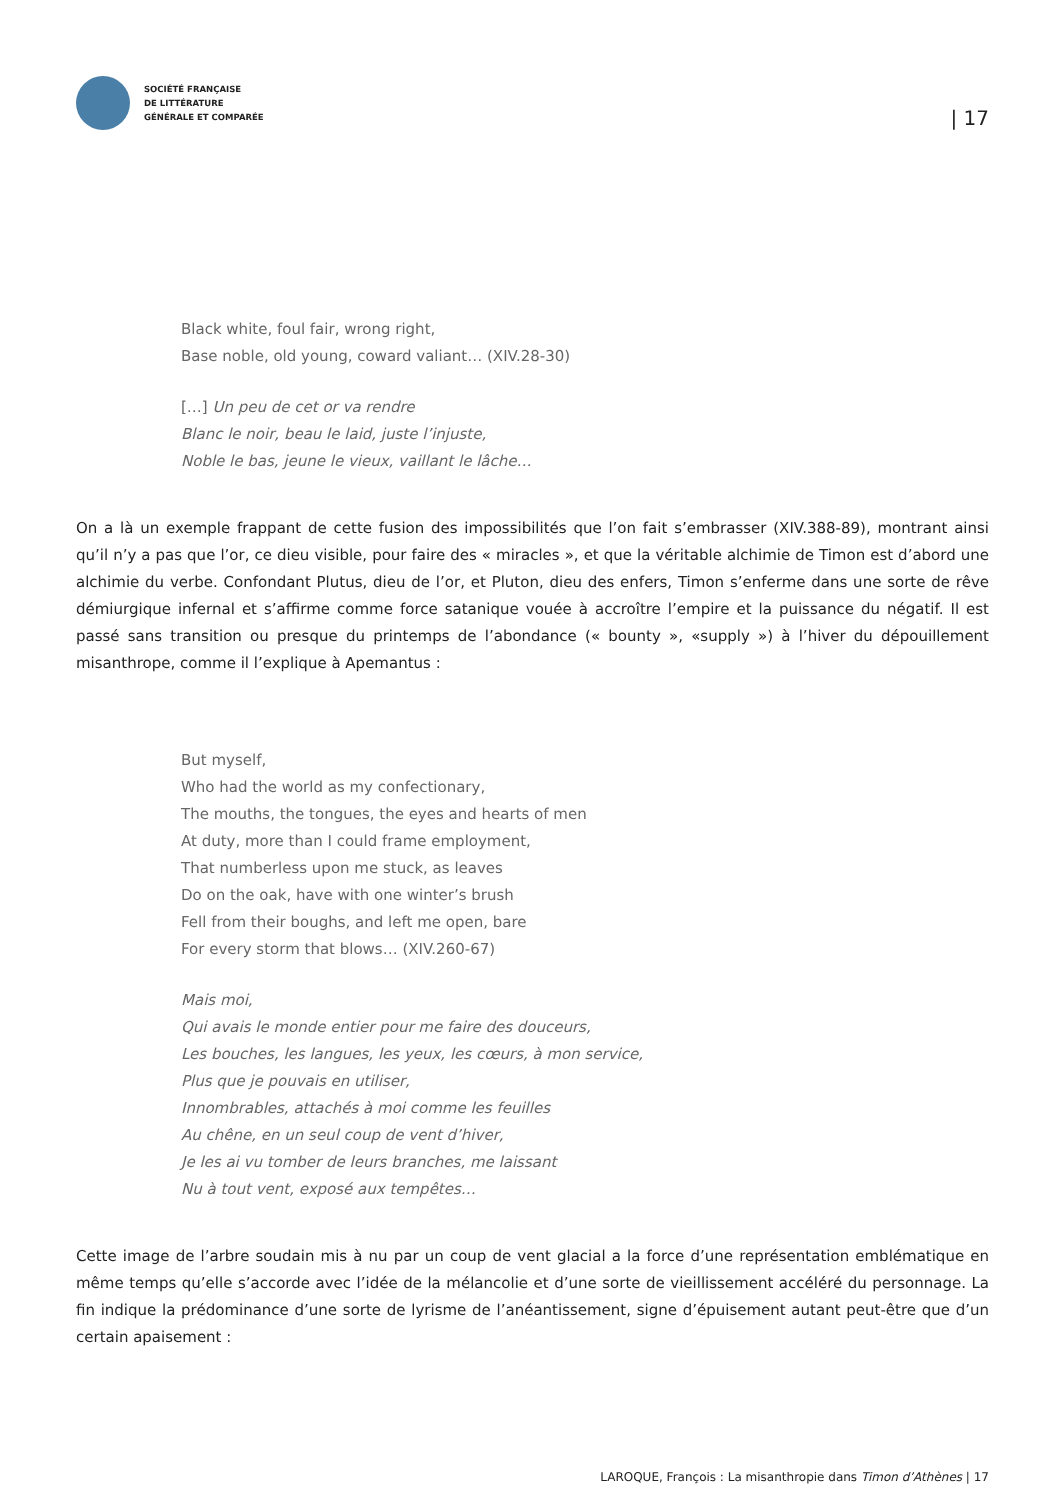SOCIÉTÉ FRANÇAISE
DE LITTÉRATURE
GÉNÉRALE ET COMPARÉE
| 17
Black white, foul fair, wrong right,
Base noble, old young, coward valiant… (XIV.28-30)
[…] Un peu de cet or va rendre
Blanc le noir, beau le laid, juste l’injuste,
Noble le bas, jeune le vieux, vaillant le lâche…
On a là un exemple frappant de cette fusion des impossibilités que l’on fait s’embrasser (XIV.388-89), montrant ainsi qu’il n’y a pas que l’or, ce dieu visible, pour faire des « miracles », et que la véritable alchimie de Timon est d’abord une alchimie du verbe. Confondant Plutus, dieu de l’or, et Pluton, dieu des enfers, Timon s’enferme dans une sorte de rêve démiurgique infernal et s’affirme comme force satanique vouée à accroître l’empire et la puissance du négatif. Il est passé sans transition ou presque du printemps de l’abondance (« bounty », «supply ») à l’hiver du dépouillement misanthrope, comme il l’explique à Apemantus :
But myself,
Who had the world as my confectionary,
The mouths, the tongues, the eyes and hearts of men
At duty, more than I could frame employment,
That numberless upon me stuck, as leaves
Do on the oak, have with one winter’s brush
Fell from their boughs, and left me open, bare
For every storm that blows… (XIV.260-67)
Mais moi,
Qui avais le monde entier pour me faire des douceurs,
Les bouches, les langues, les yeux, les cœurs, à mon service,
Plus que je pouvais en utiliser,
Innombrables, attachés à moi comme les feuilles
Au chêne, en un seul coup de vent d’hiver,
Je les ai vu tomber de leurs branches, me laissant
Nu à tout vent, exposé aux tempêtes…
Cette image de l’arbre soudain mis à nu par un coup de vent glacial a la force d’une représentation emblématique en même temps qu’elle s’accorde avec l’idée de la mélancolie et d’une sorte de vieillissement accéléré du personnage. La fin indique la prédominance d’une sorte de lyrisme de l’anéantissement, signe d’épuisement autant peut-être que d’un certain apaisement :
LAROQUE, François : La misanthropie dans Timon d’Athènes | 17